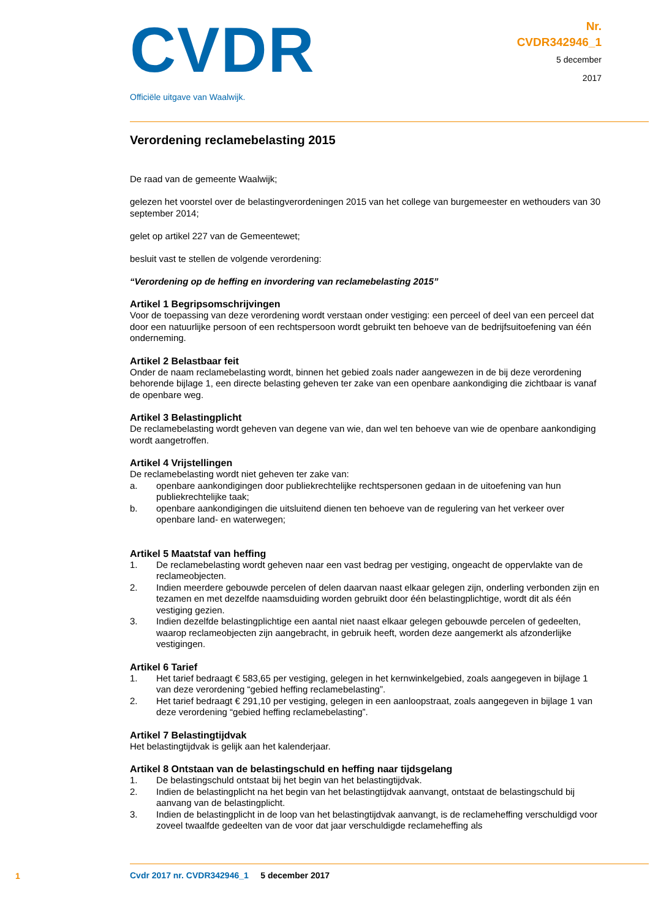CVDR
Officiële uitgave van Waalwijk.
Nr.
CVDR342946_1
5 december
2017
Verordening reclamebelasting 2015
De raad van de gemeente Waalwijk;
gelezen het voorstel over de belastingverordeningen 2015 van het college van burgemeester en wethouders van 30 september 2014;
gelet op artikel 227 van de Gemeentewet;
besluit vast te stellen de volgende verordening:
“Verordening op de heffing en invordering van reclamebelasting 2015”
Artikel 1 Begripsomschrijvingen
Voor de toepassing van deze verordening wordt verstaan onder vestiging: een perceel of deel van een perceel dat door een natuurlijke persoon of een rechtspersoon wordt gebruikt ten behoeve van de bedrijfsuitoefening van één onderneming.
Artikel 2 Belastbaar feit
Onder de naam reclamebelasting wordt, binnen het gebied zoals nader aangewezen in de bij deze verordening behorende bijlage 1, een directe belasting geheven ter zake van een openbare aankondiging die zichtbaar is vanaf de openbare weg.
Artikel 3 Belastingplicht
De reclamebelasting wordt geheven van degene van wie, dan wel ten behoeve van wie de openbare aankondiging wordt aangetroffen.
Artikel 4 Vrijstellingen
De reclamebelasting wordt niet geheven ter zake van:
a. openbare aankondigingen door publiekrechtelijke rechtspersonen gedaan in de uitoefening van hun publiekrechtelijke taak;
b. openbare aankondigingen die uitsluitend dienen ten behoeve van de regulering van het verkeer over openbare land- en waterwegen;
Artikel 5 Maatstaf van heffing
1. De reclamebelasting wordt geheven naar een vast bedrag per vestiging, ongeacht de oppervlakte van de reclameobjecten.
2. Indien meerdere gebouwde percelen of delen daarvan naast elkaar gelegen zijn, onderling verbonden zijn en tezamen en met dezelfde naamsduiding worden gebruikt door één belastingplichtige, wordt dit als één vestiging gezien.
3. Indien dezelfde belastingplichtige een aantal niet naast elkaar gelegen gebouwde percelen of gedeelten, waarop reclameobjecten zijn aangebracht, in gebruik heeft, worden deze aangemerkt als afzonderlijke vestigingen.
Artikel 6 Tarief
1. Het tarief bedraagt € 583,65 per vestiging, gelegen in het kernwinkelgebied, zoals aangegeven in bijlage 1 van deze verordening “gebied heffing reclamebelasting”.
2. Het tarief bedraagt € 291,10 per vestiging, gelegen in een aanloopstraat, zoals aangegeven in bijlage 1 van deze verordening “gebied heffing reclamebelasting”.
Artikel 7 Belastingtijdvak
Het belastingtijdvak is gelijk aan het kalenderjaar.
Artikel 8 Ontstaan van de belastingschuld en heffing naar tijdsgelang
1. De belastingschuld ontstaat bij het begin van het belastingtijdvak.
2. Indien de belastingplicht na het begin van het belastingtijdvak aanvangt, ontstaat de belastingschuld bij aanvang van de belastingplicht.
3. Indien de belastingplicht in de loop van het belastingtijdvak aanvangt, is de reclameheffing verschuldigd voor zoveel twaalfde gedeelten van de voor dat jaar verschuldigde reclameheffing als
1
Cvdr 2017 nr. CVDR342946_1 5 december 2017